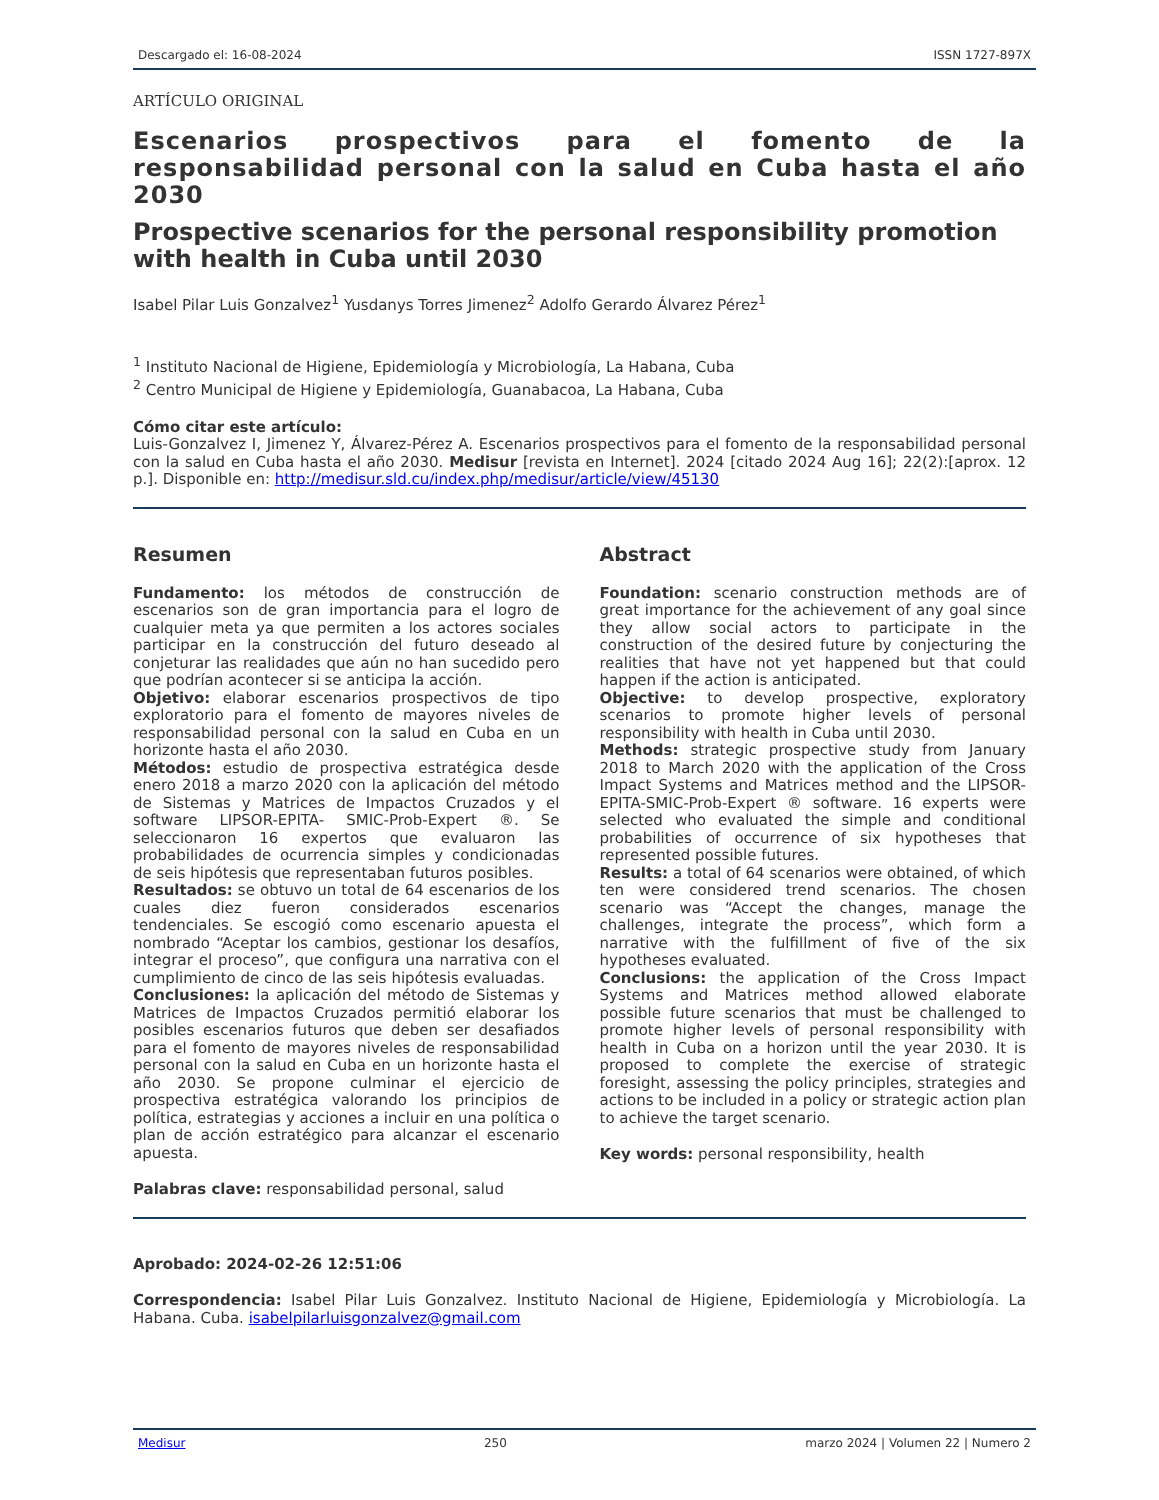Descargado el: 16-08-2024 ISSN 1727-897X
ARTÍCULO ORIGINAL
Escenarios prospectivos para el fomento de la responsabilidad personal con la salud en Cuba hasta el año 2030
Prospective scenarios for the personal responsibility promotion with health in Cuba until 2030
Isabel Pilar Luis Gonzalvez<sup>1</sup> Yusdanys Torres Jimenez<sup>2</sup> Adolfo Gerardo Álvarez Pérez<sup>1</sup>
<sup>1</sup> Instituto Nacional de Higiene, Epidemiología y Microbiología, La Habana, Cuba
<sup>2</sup> Centro Municipal de Higiene y Epidemiología, Guanabacoa, La Habana, Cuba
Cómo citar este artículo:
Luis-Gonzalvez I, Jimenez Y, Álvarez-Pérez A. Escenarios prospectivos para el fomento de la responsabilidad personal con la salud en Cuba hasta el año 2030. Medisur [revista en Internet]. 2024 [citado 2024 Aug 16]; 22(2):[aprox. 12 p.]. Disponible en: http://medisur.sld.cu/index.php/medisur/article/view/45130
Resumen
Fundamento: los métodos de construcción de escenarios son de gran importancia para el logro de cualquier meta ya que permiten a los actores sociales participar en la construcción del futuro deseado al conjeturar las realidades que aún no han sucedido pero que podrían acontecer si se anticipa la acción.
Objetivo: elaborar escenarios prospectivos de tipo exploratorio para el fomento de mayores niveles de responsabilidad personal con la salud en Cuba en un horizonte hasta el año 2030.
Métodos: estudio de prospectiva estratégica desde enero 2018 a marzo 2020 con la aplicación del método de Sistemas y Matrices de Impactos Cruzados y el software LIPSOR-EPITA- SMIC-Prob-Expert ®. Se seleccionaron 16 expertos que evaluaron las probabilidades de ocurrencia simples y condicionadas de seis hipótesis que representaban futuros posibles.
Resultados: se obtuvo un total de 64 escenarios de los cuales diez fueron considerados escenarios tendenciales. Se escogió como escenario apuesta el nombrado “Aceptar los cambios, gestionar los desafíos, integrar el proceso”, que configura una narrativa con el cumplimiento de cinco de las seis hipótesis evaluadas.
Conclusiones: la aplicación del método de Sistemas y Matrices de Impactos Cruzados permitió elaborar los posibles escenarios futuros que deben ser desafiados para el fomento de mayores niveles de responsabilidad personal con la salud en Cuba en un horizonte hasta el año 2030. Se propone culminar el ejercicio de prospectiva estratégica valorando los principios de política, estrategias y acciones a incluir en una política o plan de acción estratégico para alcanzar el escenario apuesta.
Palabras clave: responsabilidad personal, salud
Abstract
Foundation: scenario construction methods are of great importance for the achievement of any goal since they allow social actors to participate in the construction of the desired future by conjecturing the realities that have not yet happened but that could happen if the action is anticipated.
Objective: to develop prospective, exploratory scenarios to promote higher levels of personal responsibility with health in Cuba until 2030.
Methods: strategic prospective study from January 2018 to March 2020 with the application of the Cross Impact Systems and Matrices method and the LIPSOR-EPITA-SMIC-Prob-Expert ® software. 16 experts were selected who evaluated the simple and conditional probabilities of occurrence of six hypotheses that represented possible futures.
Results: a total of 64 scenarios were obtained, of which ten were considered trend scenarios. The chosen scenario was “Accept the changes, manage the challenges, integrate the process”, which form a narrative with the fulfillment of five of the six hypotheses evaluated.
Conclusions: the application of the Cross Impact Systems and Matrices method allowed elaborate possible future scenarios that must be challenged to promote higher levels of personal responsibility with health in Cuba on a horizon until the year 2030. It is proposed to complete the exercise of strategic foresight, assessing the policy principles, strategies and actions to be included in a policy or strategic action plan to achieve the target scenario.
Key words: personal responsibility, health
Aprobado: 2024-02-26 12:51:06
Correspondencia: Isabel Pilar Luis Gonzalvez. Instituto Nacional de Higiene, Epidemiología y Microbiología. La Habana. Cuba. isabelpilarluisgonzalvez@gmail.com
Medisur 250 marzo 2024 | Volumen 22 | Numero 2